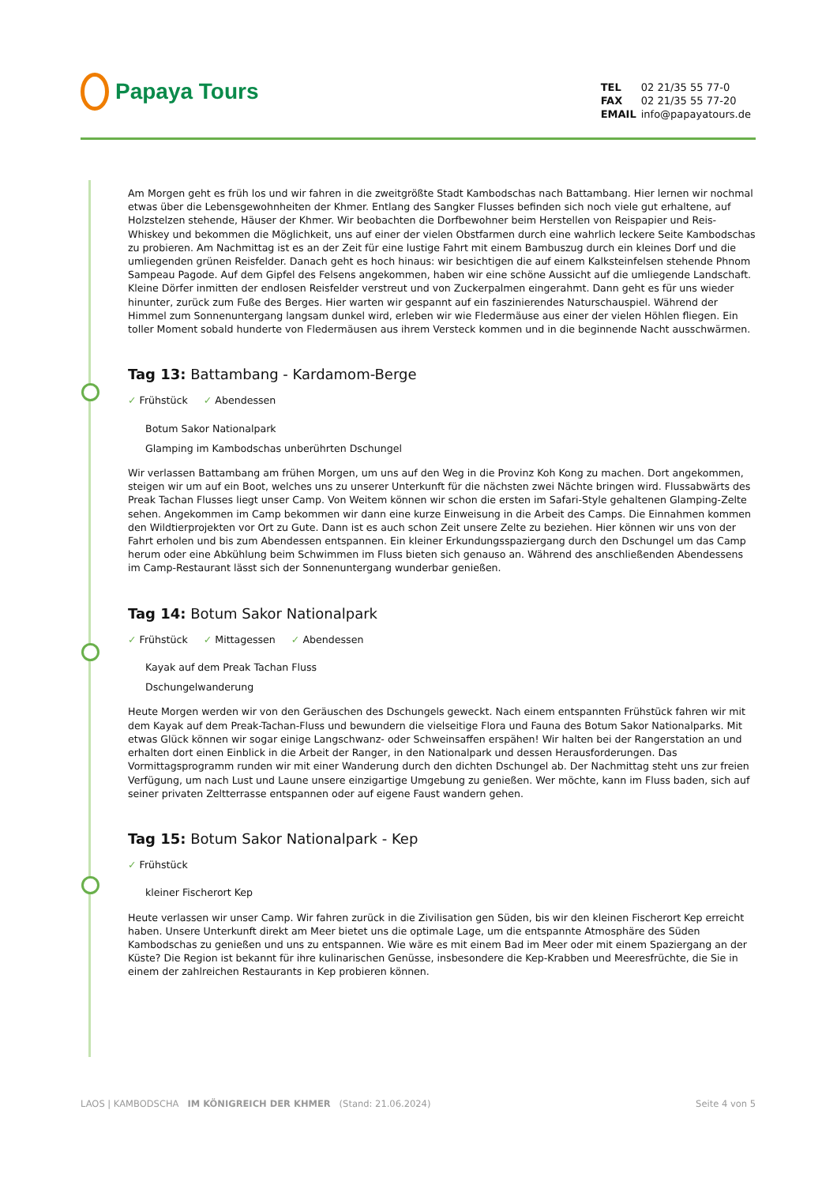Papaya Tours
| TEL | 02 21/35 55 77-0 |
| FAX | 02 21/35 55 77-20 |
| EMAIL | info@papayatours.de |
Am Morgen geht es früh los und wir fahren in die zweitgrößte Stadt Kambodschas nach Battambang. Hier lernen wir nochmal etwas über die Lebensgewohnheiten der Khmer. Entlang des Sangker Flusses befinden sich noch viele gut erhaltene, auf Holzstelzen stehende, Häuser der Khmer. Wir beobachten die Dorfbewohner beim Herstellen von Reispapier und Reis-Whiskey und bekommen die Möglichkeit, uns auf einer der vielen Obstfarmen durch eine wahrlich leckere Seite Kambodschas zu probieren. Am Nachmittag ist es an der Zeit für eine lustige Fahrt mit einem Bambuszug durch ein kleines Dorf und die umliegenden grünen Reisfelder. Danach geht es hoch hinaus: wir besichtigen die auf einem Kalksteinfelsen stehende Phnom Sampeau Pagode. Auf dem Gipfel des Felsens angekommen, haben wir eine schöne Aussicht auf die umliegende Landschaft. Kleine Dörfer inmitten der endlosen Reisfelder verstreut und von Zuckerpalmen eingerahmt. Dann geht es für uns wieder hinunter, zurück zum Fuße des Berges. Hier warten wir gespannt auf ein faszinierendes Naturschauspiel. Während der Himmel zum Sonnenuntergang langsam dunkel wird, erleben wir wie Fledermäuse aus einer der vielen Höhlen fliegen. Ein toller Moment sobald hunderte von Fledermäusen aus ihrem Versteck kommen und in die beginnende Nacht ausschwärmen.
Tag 13: Battambang - Kardamom-Berge
✓ Frühstück ✓ Abendessen
Botum Sakor Nationalpark
Glamping im Kambodschas unberührten Dschungel
Wir verlassen Battambang am frühen Morgen, um uns auf den Weg in die Provinz Koh Kong zu machen. Dort angekommen, steigen wir um auf ein Boot, welches uns zu unserer Unterkunft für die nächsten zwei Nächte bringen wird. Flussabwärts des Preak Tachan Flusses liegt unser Camp. Von Weitem können wir schon die ersten im Safari-Style gehaltenen Glamping-Zelte sehen. Angekommen im Camp bekommen wir dann eine kurze Einweisung in die Arbeit des Camps. Die Einnahmen kommen den Wildtierprojekten vor Ort zu Gute. Dann ist es auch schon Zeit unsere Zelte zu beziehen. Hier können wir uns von der Fahrt erholen und bis zum Abendessen entspannen. Ein kleiner Erkundungsspaziergang durch den Dschungel um das Camp herum oder eine Abkühlung beim Schwimmen im Fluss bieten sich genauso an. Während des anschließenden Abendessens im Camp-Restaurant lässt sich der Sonnenuntergang wunderbar genießen.
Tag 14: Botum Sakor Nationalpark
✓ Frühstück ✓ Mittagessen ✓ Abendessen
Kayak auf dem Preak Tachan Fluss
Dschungelwanderung
Heute Morgen werden wir von den Geräuschen des Dschungels geweckt. Nach einem entspannten Frühstück fahren wir mit dem Kayak auf dem Preak-Tachan-Fluss und bewundern die vielseitige Flora und Fauna des Botum Sakor Nationalparks. Mit etwas Glück können wir sogar einige Langschwanz- oder Schweinsaffen erspähen! Wir halten bei der Rangerstation an und erhalten dort einen Einblick in die Arbeit der Ranger, in den Nationalpark und dessen Herausforderungen. Das Vormittagsprogramm runden wir mit einer Wanderung durch den dichten Dschungel ab. Der Nachmittag steht uns zur freien Verfügung, um nach Lust und Laune unsere einzigartige Umgebung zu genießen. Wer möchte, kann im Fluss baden, sich auf seiner privaten Zeltterrasse entspannen oder auf eigene Faust wandern gehen.
Tag 15: Botum Sakor Nationalpark - Kep
✓ Frühstück
kleiner Fischerort Kep
Heute verlassen wir unser Camp. Wir fahren zurück in die Zivilisation gen Süden, bis wir den kleinen Fischerort Kep erreicht haben. Unsere Unterkunft direkt am Meer bietet uns die optimale Lage, um die entspannte Atmosphäre des Süden Kambodschas zu genießen und uns zu entspannen. Wie wäre es mit einem Bad im Meer oder mit einem Spaziergang an der Küste? Die Region ist bekannt für ihre kulinarischen Genüsse, insbesondere die Kep-Krabben und Meeresfrüchte, die Sie in einem der zahlreichen Restaurants in Kep probieren können.
LAOS | KAMBODSCHA IM KÖNIGREICH DER KHMER (Stand: 21.06.2024) Seite 4 von 5